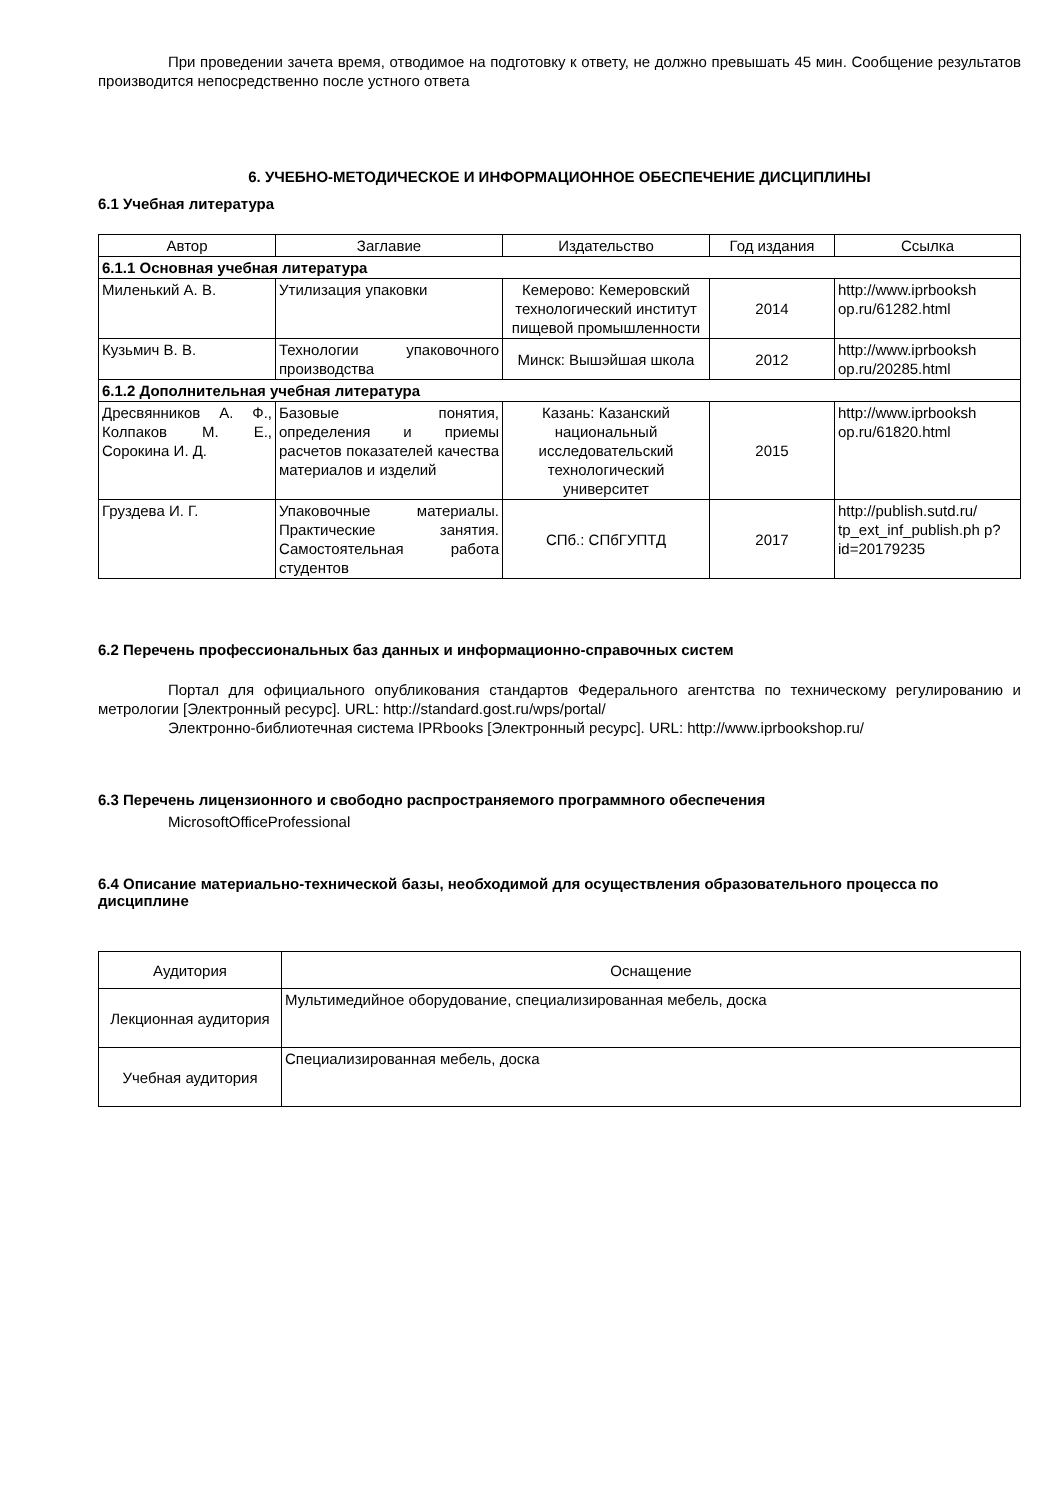При проведении зачета время, отводимое на подготовку к ответу, не должно превышать 45 мин. Сообщение результатов производится непосредственно после устного ответа
6. УЧЕБНО-МЕТОДИЧЕСКОЕ И ИНФОРМАЦИОННОЕ ОБЕСПЕЧЕНИЕ ДИСЦИПЛИНЫ
6.1 Учебная литература
| Автор | Заглавие | Издательство | Год издания | Ссылка |
| --- | --- | --- | --- | --- |
| 6.1.1 Основная учебная литература | | | | |
| Миленький А. В. | Утилизация упаковки | Кемерово: Кемеровский технологический институт пищевой промышленности | 2014 | http://www.iprbooksh op.ru/61282.html |
| Кузьмич В. В. | Технологии упаковочного производства | Минск: Вышэйшая школа | 2012 | http://www.iprbooksh op.ru/20285.html |
| 6.1.2 Дополнительная учебная литература | | | | |
| Дресвянников А. Ф., Колпаков М. Е., Сорокина И. Д. | Базовые понятия, определения и приемы расчетов показателей качества материалов и изделий | Казань: Казанский национальный исследовательский технологический университет | 2015 | http://www.iprbooksh op.ru/61820.html |
| Груздева И. Г. | Упаковочные материалы. Практические занятия. Самостоятельная работа студентов | СПб.: СПбГУПТД | 2017 | http://publish.sutd.ru/ tp_ext_inf_publish.ph p?id=20179235 |
6.2 Перечень профессиональных баз данных и информационно-справочных систем
Портал для официального опубликования стандартов Федерального агентства по техническому регулированию и метрологии [Электронный ресурс]. URL: http://standard.gost.ru/wps/portal/
Электронно-библиотечная система IPRbooks [Электронный ресурс]. URL: http://www.iprbookshop.ru/
6.3 Перечень лицензионного и свободно распространяемого программного обеспечения
MicrosoftOfficeProfessional
6.4 Описание материально-технической базы, необходимой для осуществления образовательного процесса по дисциплине
| Аудитория | Оснащение |
| --- | --- |
| Лекционная аудитория | Мультимедийное оборудование, специализированная мебель, доска |
| Учебная аудитория | Специализированная мебель, доска |